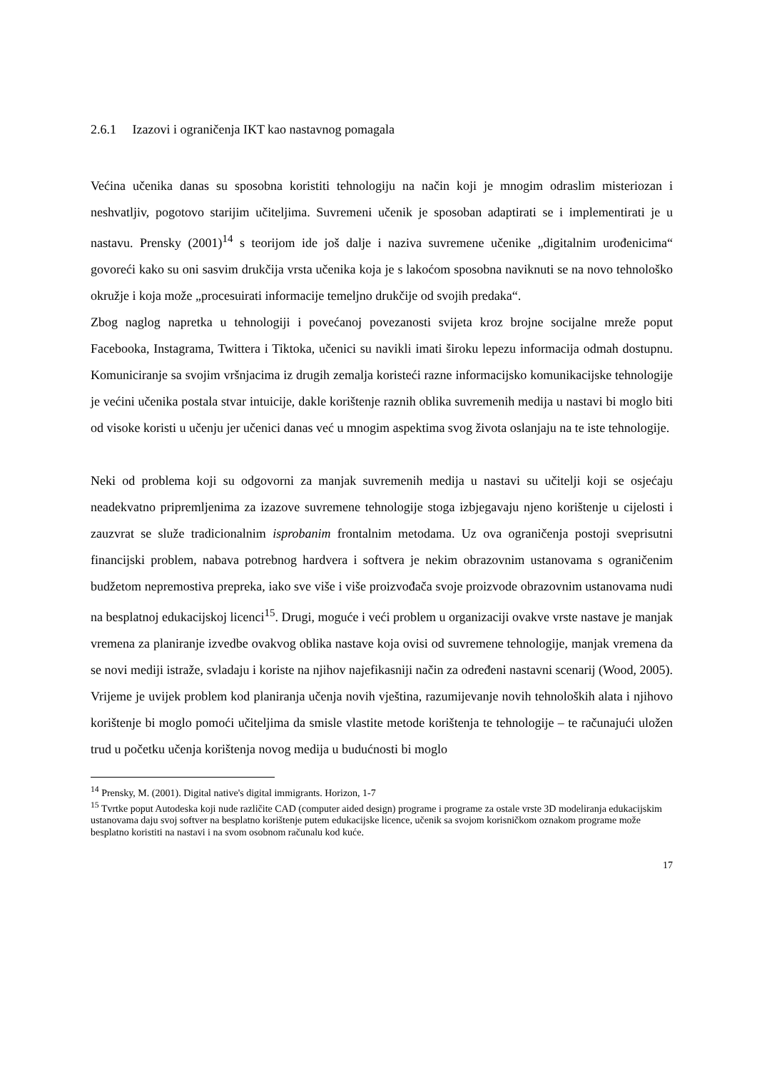2.6.1 Izazovi i ograničenja IKT kao nastavnog pomagala
Većina učenika danas su sposobna koristiti tehnologiju na način koji je mnogim odraslim misteriozan i neshvatljiv, pogotovo starijim učiteljima. Suvremeni učenik je sposoban adaptirati se i implementirati je u nastavu. Prensky (2001)<sup>14</sup> s teorijom ide još dalje i naziva suvremene učenike „digitalnim urođenicima“ govoreći kako su oni sasvim drukčija vrsta učenika koja je s lakoćom sposobna naviknuti se na novo tehnološko okružje i koja može „procesuirati informacije temeljno drukčije od svojih predaka“.
Zbog naglog napretka u tehnologiji i povećanoj povezanosti svijeta kroz brojne socijalne mreže poput Facebooka, Instagrama, Twittera i Tiktoka, učenici su navikli imati široku lepezu informacija odmah dostupnu. Komuniciranje sa svojim vršnjacima iz drugih zemalja koristeći razne informacijsko komunikacijske tehnologije je većini učenika postala stvar intuicije, dakle korištenje raznih oblika suvremenih medija u nastavi bi moglo biti od visoke koristi u učenju jer učenici danas već u mnogim aspektima svog života oslanjaju na te iste tehnologije.
Neki od problema koji su odgovorni za manjak suvremenih medija u nastavi su učitelji koji se osjećaju neadekvatno pripremljenima za izazove suvremene tehnologije stoga izbjegavaju njeno korištenje u cijelosti i zauzvrat se služe tradicionalnim isprobanim frontalnim metodama. Uz ova ograničenja postoji sveprisutni financijski problem, nabava potrebnog hardvera i softvera je nekim obrazovnim ustanovama s ograničenim budžetom nepremostiva prepreka, iako sve više i više proizvođača svoje proizvode obrazovnim ustanovama nudi na besplatnoj edukacijskoj licenci<sup>15</sup>. Drugi, moguće i veći problem u organizaciji ovakve vrste nastave je manjak vremena za planiranje izvedbe ovakvog oblika nastave koja ovisi od suvremene tehnologije, manjak vremena da se novi mediji istraže, svladaju i koriste na njihov najefikasniji način za određeni nastavni scenarij (Wood, 2005). Vrijeme je uvijek problem kod planiranja učenja novih vještina, razumijevanje novih tehnoloških alata i njihovo korištenje bi moglo pomoći učiteljima da smisle vlastite metode korištenja te tehnologije – te računajući uložen trud u početku učenja korištenja novog medija u budućnosti bi moglo
<sup>14</sup> Prensky, M. (2001). Digital native's digital immigrants. Horizon, 1-7
<sup>15</sup> Tvrtke poput Autodeska koji nude različite CAD (computer aided design) programe i programe za ostale vrste 3D modeliranja edukacijskim ustanovama daju svoj softver na besplatno korištenje putem edukacijske licence, učenik sa svojom korisničkom oznakom programe može besplatno koristiti na nastavi i na svom osobnom računalu kod kuće.
17